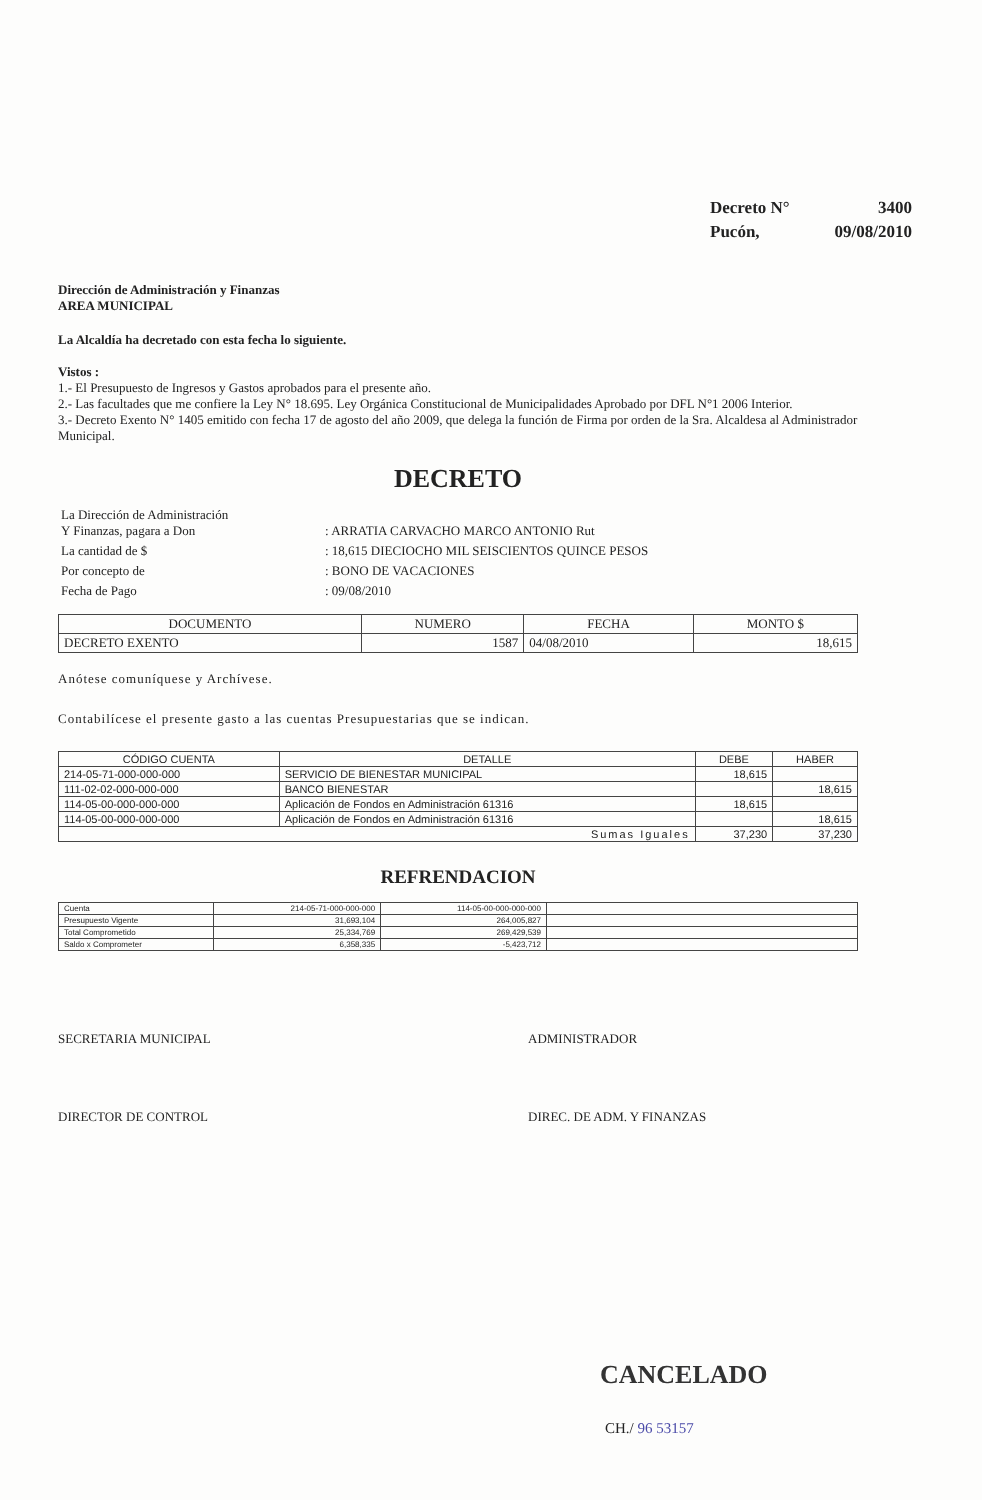| Decreto N° | 3400 |
| Pucón, | 09/08/2010 |
Dirección de Administración y Finanzas
AREA MUNICIPAL
La Alcaldía ha decretado con esta fecha lo siguiente.
Vistos :
1.- El Presupuesto de Ingresos y Gastos aprobados para el presente año.
2.- Las facultades que me confiere la Ley N° 18.695. Ley Orgánica Constitucional de Municipalidades Aprobado por DFL N°1 2006 Interior.
3.- Decreto Exento N° 1405 emitido con fecha 17 de agosto del año 2009, que delega la función de Firma por orden de la Sra. Alcaldesa al Administrador Municipal.
DECRETO
| La Dirección de Administración Y Finanzas, pagara a Don | : ARRATIA CARVACHO MARCO ANTONIO Rut |
| La cantidad de $ | : 18,615 DIECIOCHO MIL SEISCIENTOS QUINCE PESOS |
| Por concepto de | : BONO DE VACACIONES |
| Fecha de Pago | : 09/08/2010 |
| DOCUMENTO | NUMERO | FECHA | MONTO $ |
| --- | --- | --- | --- |
| DECRETO EXENTO | 1587 | 04/08/2010 | 18,615 |
Anótese comuníquese y Archívese.
Contabilícese el presente gasto a las cuentas Presupuestarias que se indican.
| CÓDIGO CUENTA | DETALLE | DEBE | HABER |
| --- | --- | --- | --- |
| 214-05-71-000-000-000 | SERVICIO DE BIENESTAR MUNICIPAL | 18,615 | |
| 111-02-02-000-000-000 | BANCO BIENESTAR | | 18,615 |
| 114-05-00-000-000-000 | Aplicación de Fondos en Administración 61316 | 18,615 | |
| 114-05-00-000-000-000 | Aplicación de Fondos en Administración 61316 | | 18,615 |
| Sumas Iguales | | 37,230 | 37,230 |
REFRENDACION
| Cuenta | 214-05-71-000-000-000 | 114-05-00-000-000-000 | |
| Presupuesto Vigente | 31,693,104 | 264,005,827 | |
| Total Comprometido | 25,334,769 | 269,429,539 | |
| Saldo x Comprometer | 6,358,335 | -5,423,712 | |
SECRETARIA MUNICIPAL ADMINISTRADOR
DIRECTOR DE CONTROL DIREC. DE ADM. Y FINANZAS
CANCELADO
CH./ 96 53157